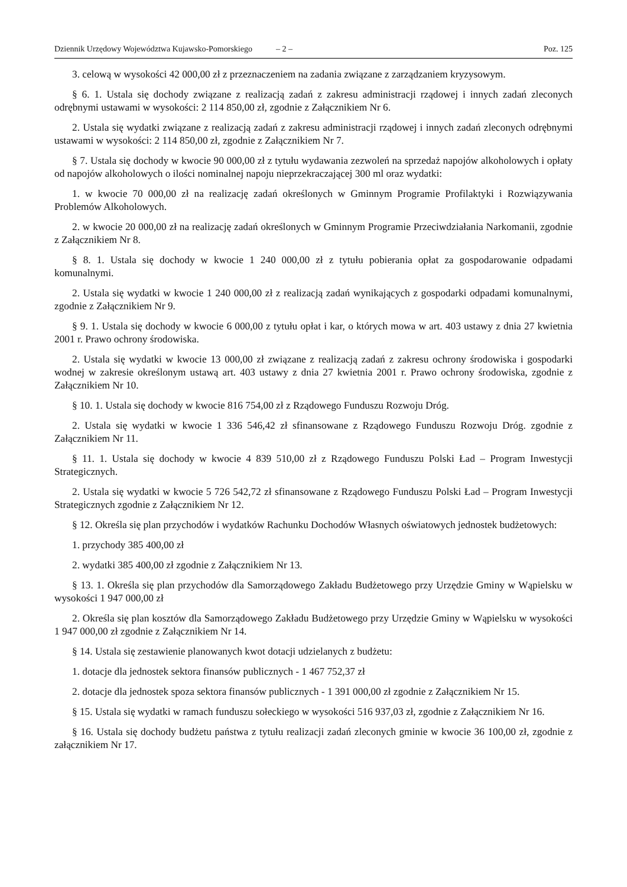Dziennik Urzędowy Województwa Kujawsko-Pomorskiego – 2 – Poz. 125
3. celową w wysokości 42 000,00 zł z przeznaczeniem na zadania związane z zarządzaniem kryzysowym.
§ 6. 1. Ustala się dochody związane z realizacją zadań z zakresu administracji rządowej i innych zadań zleconych odrębnymi ustawami w wysokości: 2 114 850,00 zł, zgodnie z Załącznikiem Nr 6.
2. Ustala się wydatki związane z realizacją zadań z zakresu administracji rządowej i innych zadań zleconych odrębnymi ustawami w wysokości: 2 114 850,00 zł, zgodnie z Załącznikiem Nr 7.
§ 7. Ustala się dochody w kwocie 90 000,00 zł z tytułu wydawania zezwoleń na sprzedaż napojów alkoholowych i opłaty od napojów alkoholowych o ilości nominalnej napoju nieprzekraczającej 300 ml oraz wydatki:
1. w kwocie 70 000,00 zł na realizację zadań określonych w Gminnym Programie Profilaktyki i Rozwiązywania Problemów Alkoholowych.
2. w kwocie 20 000,00 zł na realizację zadań określonych w Gminnym Programie Przeciwdziałania Narkomanii, zgodnie z Załącznikiem Nr 8.
§ 8. 1. Ustala się dochody w kwocie 1 240 000,00 zł z tytułu pobierania opłat za gospodarowanie odpadami komunalnymi.
2. Ustala się wydatki w kwocie 1 240 000,00 zł z realizacją zadań wynikających z gospodarki odpadami komunalnymi, zgodnie z Załącznikiem Nr 9.
§ 9. 1. Ustala się dochody w kwocie 6 000,00 z tytułu opłat i kar, o których mowa w art. 403 ustawy z dnia 27 kwietnia 2001 r. Prawo ochrony środowiska.
2. Ustala się wydatki w kwocie 13 000,00 zł związane z realizacją zadań z zakresu ochrony środowiska i gospodarki wodnej w zakresie określonym ustawą art. 403 ustawy z dnia 27 kwietnia 2001 r. Prawo ochrony środowiska, zgodnie z Załącznikiem Nr 10.
§ 10. 1. Ustala się dochody w kwocie 816 754,00 zł z Rządowego Funduszu Rozwoju Dróg.
2. Ustala się wydatki w kwocie 1 336 546,42 zł sfinansowane z Rządowego Funduszu Rozwoju Dróg. zgodnie z Załącznikiem Nr 11.
§ 11. 1. Ustala się dochody w kwocie 4 839 510,00 zł z Rządowego Funduszu Polski Ład – Program Inwestycji Strategicznych.
2. Ustala się wydatki w kwocie 5 726 542,72 zł sfinansowane z Rządowego Funduszu Polski Ład – Program Inwestycji Strategicznych zgodnie z Załącznikiem Nr 12.
§ 12. Określa się plan przychodów i wydatków Rachunku Dochodów Własnych oświatowych jednostek budżetowych:
1. przychody 385 400,00 zł
2. wydatki 385 400,00 zł zgodnie z Załącznikiem Nr 13.
§ 13. 1. Określa się plan przychodów dla Samorządowego Zakładu Budżetowego przy Urzędzie Gminy w Wąpielsku w wysokości 1 947 000,00 zł
2. Określa się plan kosztów dla Samorządowego Zakładu Budżetowego przy Urzędzie Gminy w Wąpielsku w wysokości 1 947 000,00 zł zgodnie z Załącznikiem Nr 14.
§ 14. Ustala się zestawienie planowanych kwot dotacji udzielanych z budżetu:
1. dotacje dla jednostek sektora finansów publicznych - 1 467 752,37 zł
2. dotacje dla jednostek spoza sektora finansów publicznych - 1 391 000,00 zł zgodnie z Załącznikiem Nr 15.
§ 15. Ustala się wydatki w ramach funduszu sołeckiego w wysokości 516 937,03 zł, zgodnie z Załącznikiem Nr 16.
§ 16. Ustala się dochody budżetu państwa z tytułu realizacji zadań zleconych gminie w kwocie 36 100,00 zł, zgodnie z załącznikiem Nr 17.